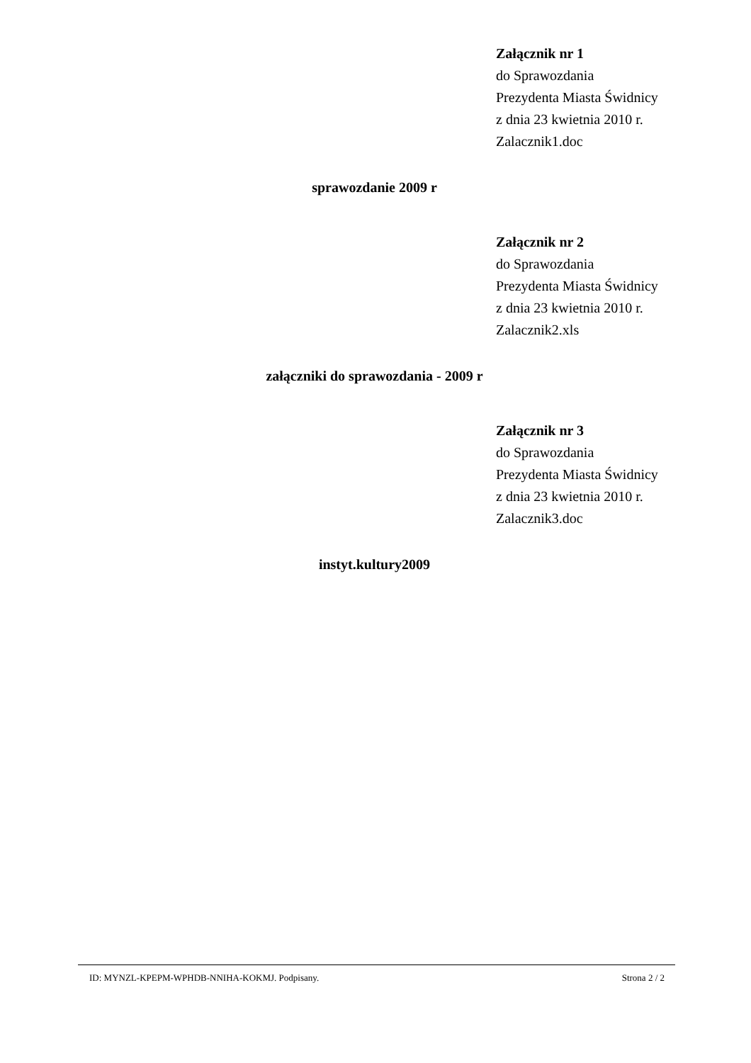Załącznik nr 1
do Sprawozdania
Prezydenta Miasta Świdnicy
z dnia 23 kwietnia 2010 r.
Zalacznik1.doc
sprawozdanie 2009 r
Załącznik nr 2
do Sprawozdania
Prezydenta Miasta Świdnicy
z dnia 23 kwietnia 2010 r.
Zalacznik2.xls
załączniki do sprawozdania - 2009 r
Załącznik nr 3
do Sprawozdania
Prezydenta Miasta Świdnicy
z dnia 23 kwietnia 2010 r.
Zalacznik3.doc
instyt.kultury2009
ID: MYNZL-KPEPM-WPHDB-NNIHA-KOKMJ. Podpisany. Strona 2 / 2